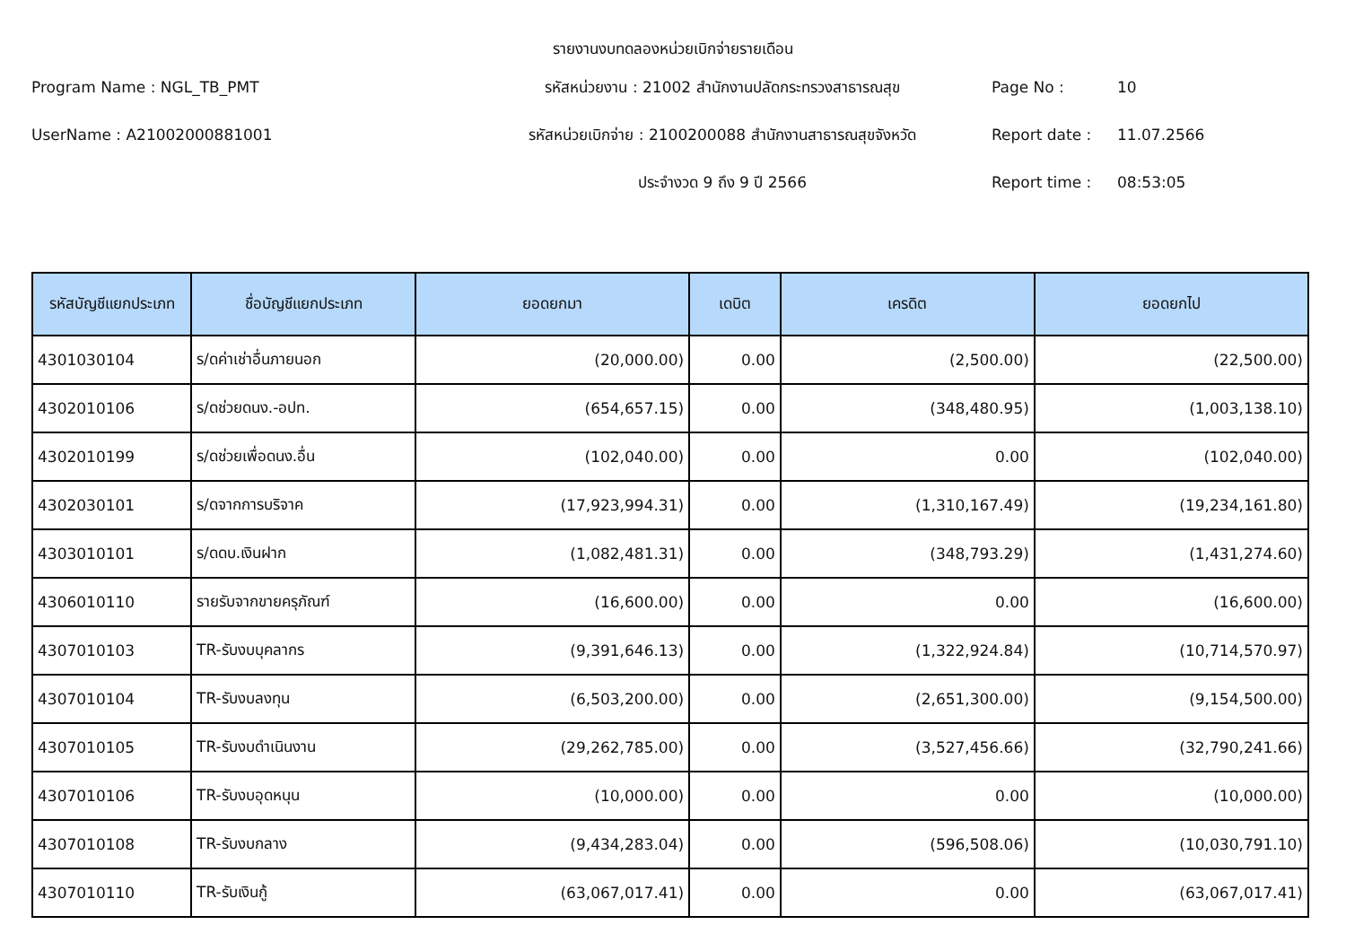รายงานงบทดลองหน่วยเบิกจ่ายรายเดือน
Program Name : NGL_TB_PMT
รหัสหน่วยงาน : 21002 สำนักงานปลัดกระทรวงสาธารณสุข
Page No :
10
UserName : A21002000881001
รหัสหน่วยเบิกจ่าย : 2100200088 สำนักงานสาธารณสุขจังหวัด
Report date :
11.07.2566
ประจำงวด 9 ถึง 9 ปี 2566
Report time :
08:53:05
| รหัสบัญชีแยกประเภท | ชื่อบัญชีแยกประเภท | ยอดยกมา | เดบิต | เครดิต | ยอดยกไป |
| --- | --- | --- | --- | --- | --- |
| 4301030104 | ร/ดค่าเช่าอื่นภายนอก | (20,000.00) | 0.00 | (2,500.00) | (22,500.00) |
| 4302010106 | ร/ดช่วยดนง.-อปท. | (654,657.15) | 0.00 | (348,480.95) | (1,003,138.10) |
| 4302010199 | ร/ดช่วยเพื่อดนง.อื่น | (102,040.00) | 0.00 | 0.00 | (102,040.00) |
| 4302030101 | ร/ดจากการบริจาค | (17,923,994.31) | 0.00 | (1,310,167.49) | (19,234,161.80) |
| 4303010101 | ร/ดดบ.เงินฝาก | (1,082,481.31) | 0.00 | (348,793.29) | (1,431,274.60) |
| 4306010110 | รายรับจากขายครุภัณฑ์ | (16,600.00) | 0.00 | 0.00 | (16,600.00) |
| 4307010103 | TR-รับงบบุคลากร | (9,391,646.13) | 0.00 | (1,322,924.84) | (10,714,570.97) |
| 4307010104 | TR-รับงบลงทุน | (6,503,200.00) | 0.00 | (2,651,300.00) | (9,154,500.00) |
| 4307010105 | TR-รับงบดำเนินงาน | (29,262,785.00) | 0.00 | (3,527,456.66) | (32,790,241.66) |
| 4307010106 | TR-รับงบอุดหนุน | (10,000.00) | 0.00 | 0.00 | (10,000.00) |
| 4307010108 | TR-รับงบกลาง | (9,434,283.04) | 0.00 | (596,508.06) | (10,030,791.10) |
| 4307010110 | TR-รับเงินกู้ | (63,067,017.41) | 0.00 | 0.00 | (63,067,017.41) |